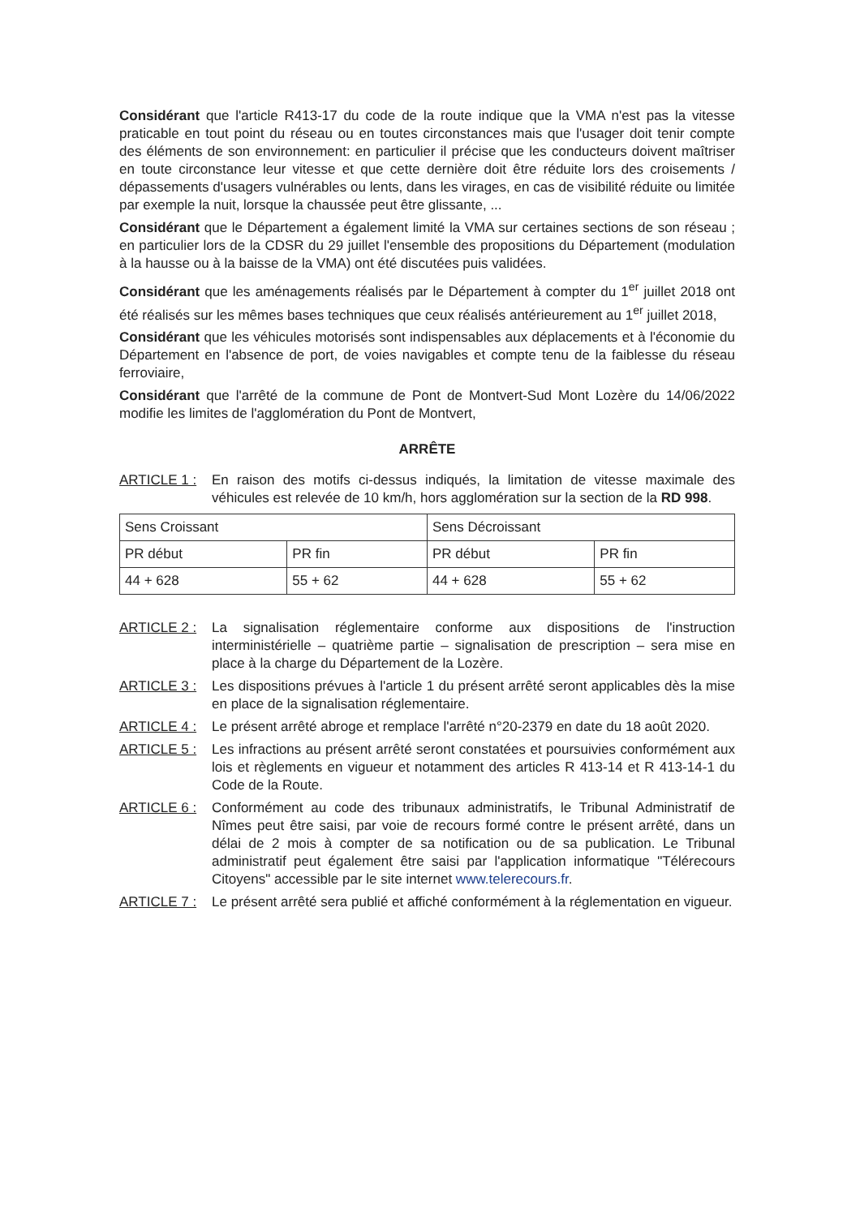Considérant que l'article R413-17 du code de la route indique que la VMA n'est pas la vitesse praticable en tout point du réseau ou en toutes circonstances mais que l'usager doit tenir compte des éléments de son environnement: en particulier il précise que les conducteurs doivent maîtriser en toute circonstance leur vitesse et que cette dernière doit être réduite lors des croisements / dépassements d'usagers vulnérables ou lents, dans les virages, en cas de visibilité réduite ou limitée par exemple la nuit, lorsque la chaussée peut être glissante, ...
Considérant que le Département a également limité la VMA sur certaines sections de son réseau ; en particulier lors de la CDSR du 29 juillet l'ensemble des propositions du Département (modulation à la hausse ou à la baisse de la VMA) ont été discutées puis validées.
Considérant que les aménagements réalisés par le Département à compter du 1<sup>er</sup> juillet 2018 ont été réalisés sur les mêmes bases techniques que ceux réalisés antérieurement au 1<sup>er</sup> juillet 2018,
Considérant que les véhicules motorisés sont indispensables aux déplacements et à l'économie du Département en l'absence de port, de voies navigables et compte tenu de la faiblesse du réseau ferroviaire,
Considérant que l'arrêté de la commune de Pont de Montvert-Sud Mont Lozère du 14/06/2022 modifie les limites de l'agglomération du Pont de Montvert,
ARRÊTE
ARTICLE 1 : En raison des motifs ci-dessus indiqués, la limitation de vitesse maximale des véhicules est relevée de 10 km/h, hors agglomération sur la section de la RD 998.
| Sens Croissant | | Sens Décroissant | |
| PR début | PR fin | PR début | PR fin |
| 44 + 628 | 55 + 62 | 44 + 628 | 55 + 62 |
ARTICLE 2 : La signalisation réglementaire conforme aux dispositions de l'instruction interministérielle – quatrième partie – signalisation de prescription – sera mise en place à la charge du Département de la Lozère.
ARTICLE 3 : Les dispositions prévues à l'article 1 du présent arrêté seront applicables dès la mise en place de la signalisation réglementaire.
ARTICLE 4 : Le présent arrêté abroge et remplace l'arrêté n°20-2379 en date du 18 août 2020.
ARTICLE 5 : Les infractions au présent arrêté seront constatées et poursuivies conformément aux lois et règlements en vigueur et notamment des articles R 413-14 et R 413-14-1 du Code de la Route.
ARTICLE 6 : Conformément au code des tribunaux administratifs, le Tribunal Administratif de Nîmes peut être saisi, par voie de recours formé contre le présent arrêté, dans un délai de 2 mois à compter de sa notification ou de sa publication. Le Tribunal administratif peut également être saisi par l'application informatique "Télérecours Citoyens" accessible par le site internet www.telerecours.fr.
ARTICLE 7 : Le présent arrêté sera publié et affiché conformément à la réglementation en vigueur.